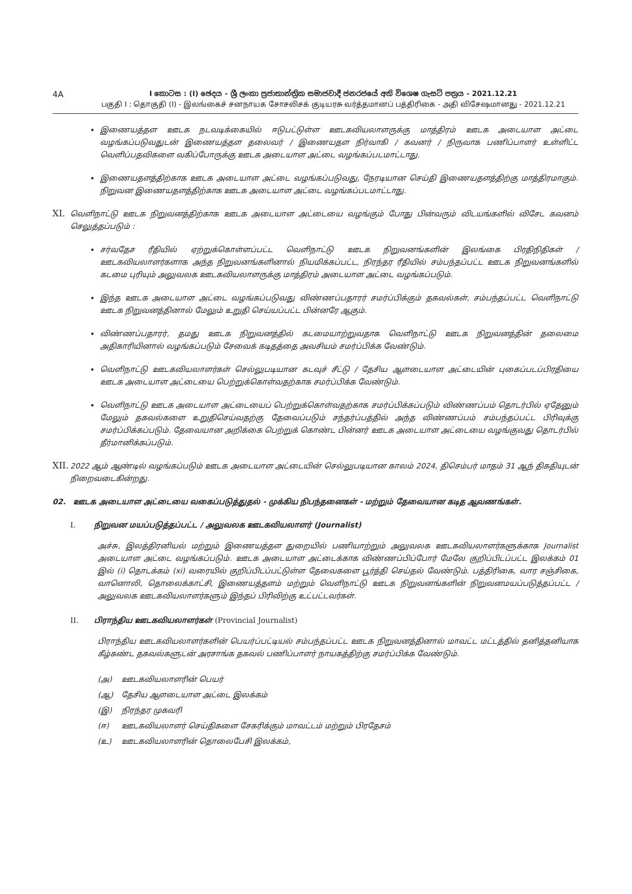4A
I කොටස : (I) ඡෙදය - ශ්‍රී ලංකා ප්‍රජාතාන්ත්‍රික සමාජවාදී ජනරජයේ අති විශෙෂ ගැසට් පත්‍රය - 2021.12.21
பகுதி I : தொகுதி (I) - இலங்கைச் சனநாயக சோசலிசக் குடியரசு வர்த்தமானப் பத்திரிகை - அதி விசேஷமானது - 2021.12.21
இணையத்தள ஊடக நடவடிக்கையில் ஈடுபட்டுள்ள ஊடகவியலாளருக்கு மாத்திரம் ஊடக அடையாள அட்டை வழங்கப்படுவதுடன் இணையத்தள தலைவர் / இணையதள நிர்வாகி / கவனர் / நிருவாக பணிப்பாளர் உள்ளிட்ட வெளிப்பதவிகளை வகிப்போருக்கு ஊடக அடையாள அட்டை வழங்கப்படமாட்டாது.
இணையதளத்திற்காக ஊடக அடையாள அட்டை வழங்கப்படுவது, நேரடியான செய்தி இணையதளத்திற்கு மாத்திரமாகும். நிறுவன இணையதளத்திற்காக ஊடக அடையாள அட்டை வழங்கப்படமாட்டாது.
XI.
வெளிநாட்டு ஊடக நிறுவனத்திற்காக ஊடக அடையாள அட்டையை வழங்கும் போது பின்வரும் விடயங்களில் விசேட கவனம் செலுத்தப்படும் :
சர்வதேச ரீதியில் ஏற்றுக்கொள்ளப்பட்ட வெளிநாட்டு ஊடக நிறுவனங்களின் இலங்கை பிரதிநிதிகள் / ஊடகவியலாளர்களாக அந்த நிறுவனங்களினால் நியமிக்கப்பட்ட, நிரந்தர ரீதியில் சம்பந்தப்பட்ட ஊடக நிறுவனங்களில் கடமை புரியும் அலுவலக ஊடகவியலாளருக்கு மாத்திரம் அடையாள அட்டை வழங்கப்படும்.
இந்த ஊடக அடையாள அட்டை வழங்கப்படுவது விண்ணப்பதாரர் சமர்ப்பிக்கும் தகவல்கள், சம்பந்தப்பட்ட வெளிநாட்டு ஊடக நிறுவனத்தினால் மேலும் உறுதி செய்யப்பட்ட பின்னரே ஆகும்.
விண்ணப்பதாரர், தமது ஊடக நிறுவனத்தில் கடமையாற்றுவதாக வெளிநாட்டு ஊடக நிறுவனத்தின் தலைமை அதிகாரியினால் வழங்கப்படும் சேவைக் கடிதத்தை அவசியம் சமர்ப்பிக்க வேண்டும்.
வெளிநாட்டு ஊடகவியலாளர்கள் செல்லுபடியான கடவுச் சீட்டு / தேசிய ஆளடையாள அட்டையின் புகைப்படப்பிரதியை ஊடக அடையாள அட்டையை பெற்றுக்கொள்வதற்காக சமர்ப்பிக்க வேண்டும்.
வெளிநாட்டு ஊடக அடையாள அட்டையைப் பெற்றுக்கொள்வதற்காக சமர்ப்பிக்கப்படும் விண்ணப்பம் தொடர்பில் ஏதேனும் மேலும் தகவல்களை உறுதிசெய்வதற்கு தேவைப்படும் சந்தர்ப்பத்தில் அந்த விண்ணப்பம் சம்பந்தப்பட்ட பிரிவுக்கு சமர்ப்பிக்கப்படும். தேவையான அறிக்கை பெற்றுக் கொண்ட பின்னர் ஊடக அடையாள அட்டையை வழங்குவது தொடர்பில் தீர்மானிக்கப்படும்.
XII.
2022 ஆம் ஆண்டில் வழங்கப்படும் ஊடக அடையாள அட்டையின் செல்லுபடியான காலம் 2024, திசெம்பர் மாதம் 31 ஆந் திகதியுடன் நிறைவடைகின்றது.
02. ஊடக அடையாள அட்டையை வகைப்படுத்துதல் - முக்கிய நிபந்தனைகள் - மற்றும் தேவையான கடித ஆவணங்கள்.
I. நிறுவன மயப்படுத்தப்பட்ட / அலுவலக ஊடகவியலாளர் (Journalist)
அச்சு, இலத்திரனியல் மற்றும் இணையத்தள துறையில் பணியாற்றும் அலுவலக ஊடகவியலாளர்களுக்காக Journalist அடையாள அட்டை வழங்கப்படும். ஊடக அடையாள அட்டைக்காக விண்ணப்பிப்போர் மேலே குறிப்பிடப்பட்ட இலக்கம் 01 இல் (i) தொடக்கம் (xi) வரையில் குறிப்பிடப்பட்டுள்ள தேவைகளை பூர்த்தி செய்தல் வேண்டும். பத்திரிகை, வார சஞ்சிகை, வானொலி, தொலைக்காட்சி, இணையத்தளம் மற்றும் வெளிநாட்டு ஊடக நிறுவனங்களின் நிறுவனமயப்படுத்தப்பட்ட / அலுவலக ஊடகவியலாளர்களும் இந்தப் பிரிவிற்கு உட்பட்டவர்கள்.
II. பிராந்திய ஊடகவியலாளர்கள் (Provincial Journalist)
பிராந்திய ஊடகவியலாளர்களின் பெயர்ப்பட்டியல் சம்பந்தப்பட்ட ஊடக நிறுவனத்தினால் மாவட்ட மட்டத்தில் தனித்தனியாக கீழ்கண்ட தகவல்களுடன் அரசாங்க தகவல் பணிப்பாளர் நாயகத்திற்கு சமர்ப்பிக்க வேண்டும்.
(அ) ஊடகவியலாளரின் பெயர்
(ஆ) தேசிய ஆளடையாள அட்டை இலக்கம்
(இ) நிரந்தர முகவரி
(ஈ) ஊடகவியலாளர் செய்திகளை சேகரிக்கும் மாவட்டம் மற்றும் பிரதேசம்
(உ) ஊடகவியலாளரின் தொலைபேசி இலக்கம்,